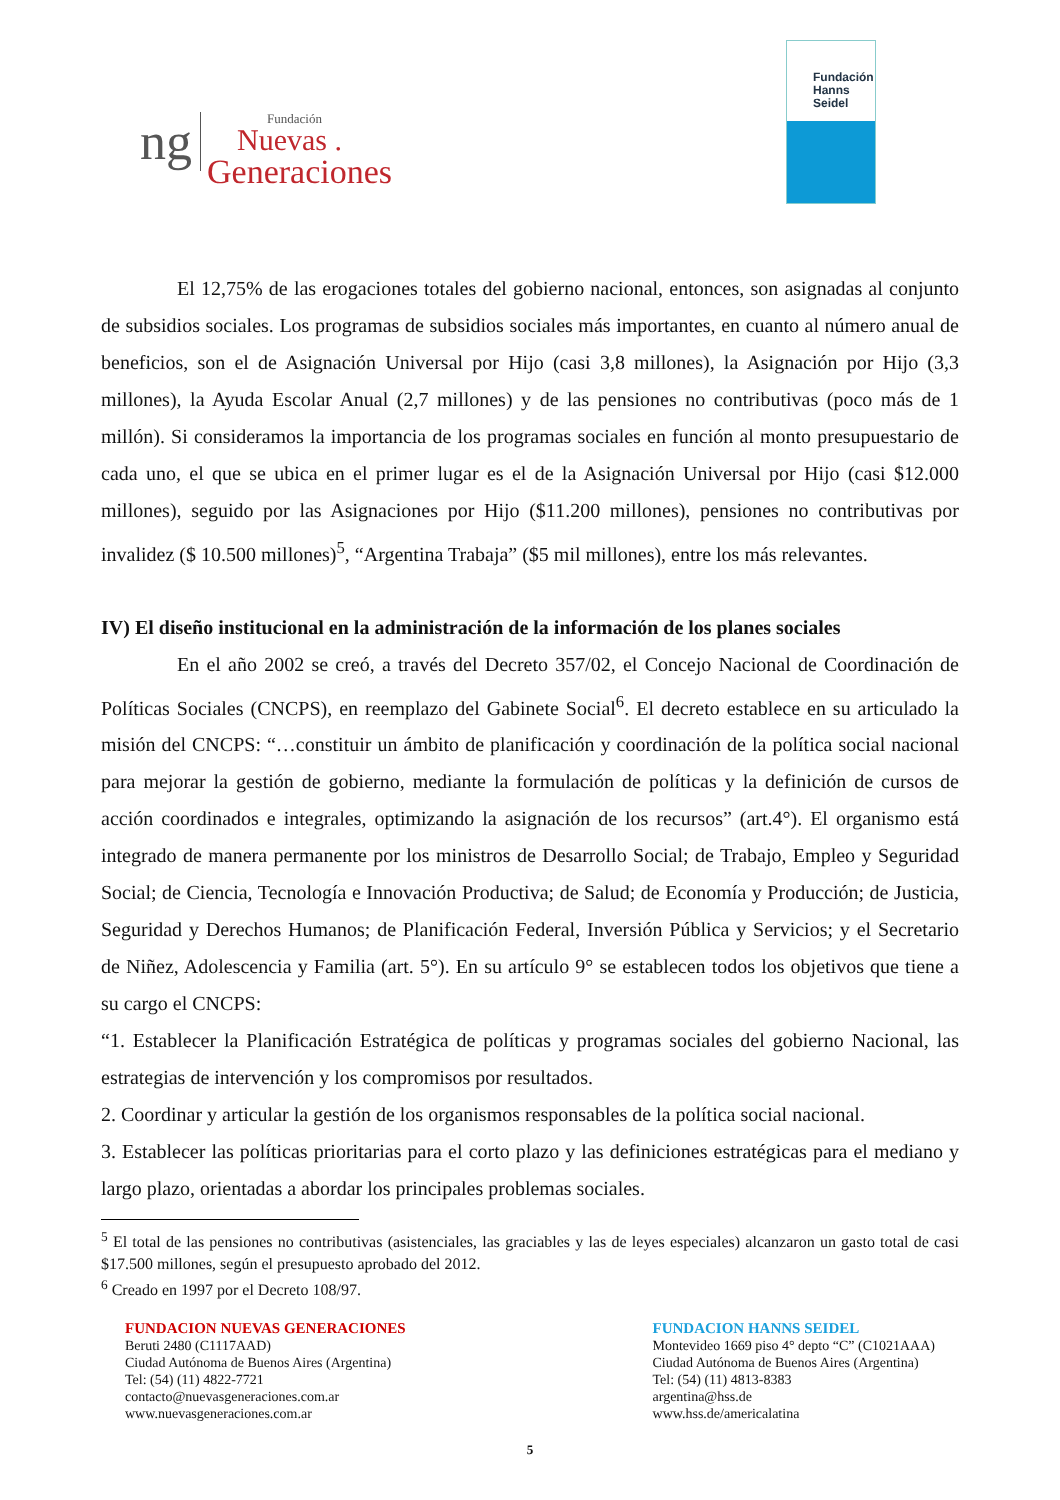ng
Fundación
Nuevas .
Generaciones
Fundación
Hanns
Seidel
El 12,75% de las erogaciones totales del gobierno nacional, entonces, son asignadas al conjunto de subsidios sociales. Los programas de subsidios sociales más importantes, en cuanto al número anual de beneficios, son el de Asignación Universal por Hijo (casi 3,8 millones), la Asignación por Hijo (3,3 millones), la Ayuda Escolar Anual (2,7 millones) y de las pensiones no contributivas (poco más de 1 millón). Si consideramos la importancia de los programas sociales en función al monto presupuestario de cada uno, el que se ubica en el primer lugar es el de la Asignación Universal por Hijo (casi $12.000 millones), seguido por las Asignaciones por Hijo ($11.200 millones), pensiones no contributivas por invalidez ($ 10.500 millones)<sup>5</sup>, “Argentina Trabaja” ($5 mil millones), entre los más relevantes.
IV) El diseño institucional en la administración de la información de los planes sociales
En el año 2002 se creó, a través del Decreto 357/02, el Concejo Nacional de Coordinación de Políticas Sociales (CNCPS), en reemplazo del Gabinete Social<sup>6</sup>. El decreto establece en su articulado la misión del CNCPS: “…constituir un ámbito de planificación y coordinación de la política social nacional para mejorar la gestión de gobierno, mediante la formulación de políticas y la definición de cursos de acción coordinados e integrales, optimizando la asignación de los recursos” (art.4°). El organismo está integrado de manera permanente por los ministros de Desarrollo Social; de Trabajo, Empleo y Seguridad Social; de Ciencia, Tecnología e Innovación Productiva; de Salud; de Economía y Producción; de Justicia, Seguridad y Derechos Humanos; de Planificación Federal, Inversión Pública y Servicios; y el Secretario de Niñez, Adolescencia y Familia (art. 5°). En su artículo 9° se establecen todos los objetivos que tiene a su cargo el CNCPS:
“1. Establecer la Planificación Estratégica de políticas y programas sociales del gobierno Nacional, las estrategias de intervención y los compromisos por resultados.
2. Coordinar y articular la gestión de los organismos responsables de la política social nacional.
3. Establecer las políticas prioritarias para el corto plazo y las definiciones estratégicas para el mediano y largo plazo, orientadas a abordar los principales problemas sociales.
<sup>5</sup> El total de las pensiones no contributivas (asistenciales, las graciables y las de leyes especiales) alcanzaron un gasto total de casi $17.500 millones, según el presupuesto aprobado del 2012.
<sup>6</sup> Creado en 1997 por el Decreto 108/97.
FUNDACION NUEVAS GENERACIONES
Beruti 2480 (C1117AAD)
Ciudad Autónoma de Buenos Aires (Argentina)
Tel: (54) (11) 4822-7721
contacto@nuevasgeneraciones.com.ar
www.nuevasgeneraciones.com.ar
FUNDACION HANNS SEIDEL
Montevideo 1669 piso 4° depto “C” (C1021AAA)
Ciudad Autónoma de Buenos Aires (Argentina)
Tel: (54) (11) 4813-8383
argentina@hss.de
www.hss.de/americalatina
5